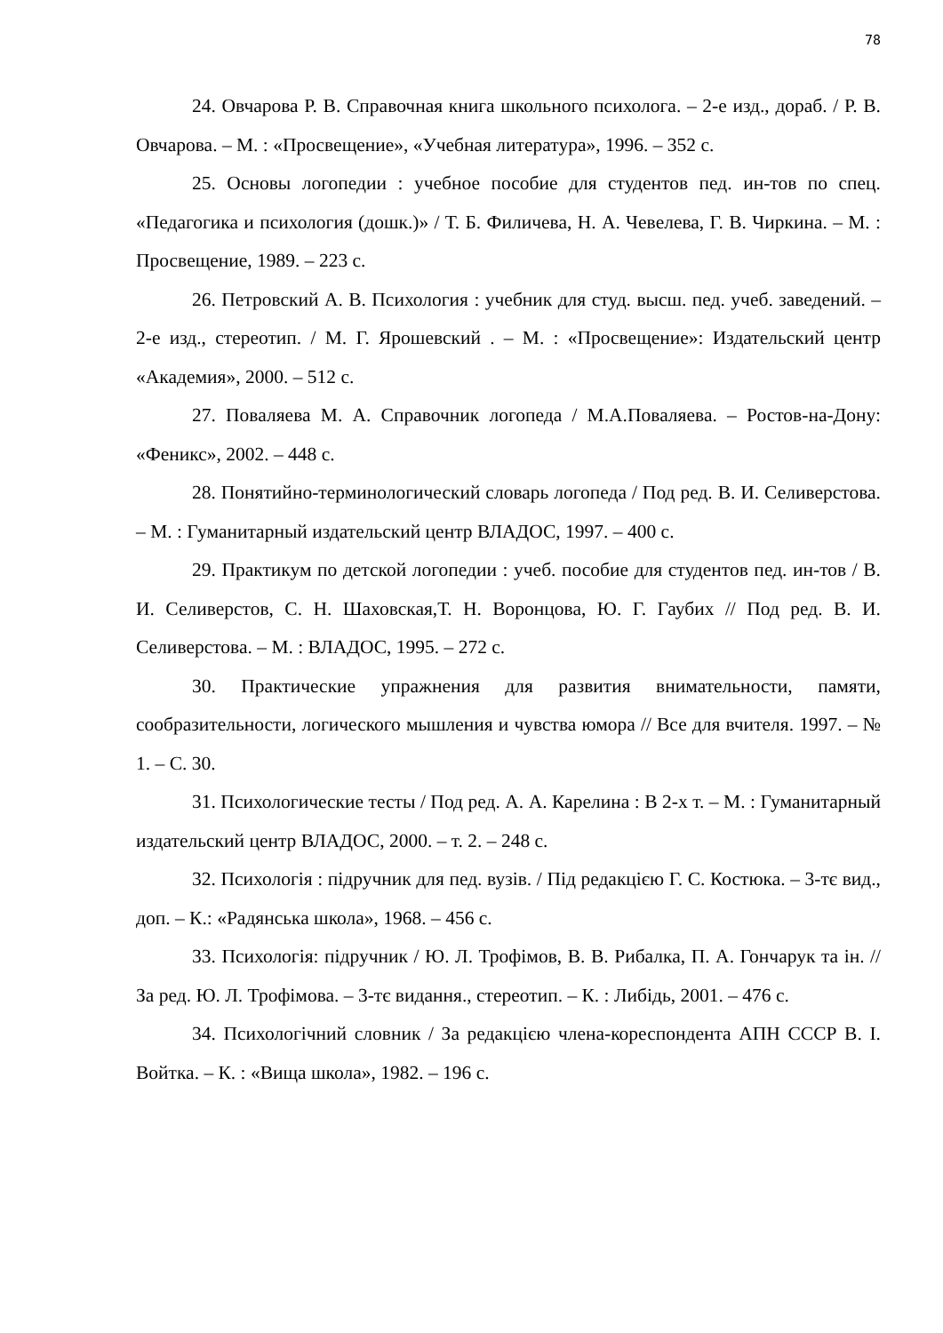78
24. Овчарова Р. В. Справочная книга школьного психолога. – 2-е изд., дораб. / Р. В. Овчарова. – М. : «Просвещение», «Учебная литература», 1996. – 352 с.
25. Основы логопедии : учебное пособие для студентов пед. ин-тов по спец. «Педагогика и психология (дошк.)» / Т. Б. Филичева, Н. А. Чевелева, Г. В. Чиркина. – М. : Просвещение, 1989. – 223 с.
26. Петровский А. В. Психология : учебник для студ. высш. пед. учеб. заведений. – 2-е изд., стереотип. / М. Г. Ярошевский . – М. : «Просвещение»: Издательский центр «Академия», 2000. – 512 с.
27. Поваляева М. А. Справочник логопеда / М.А.Поваляева. – Ростов-на-Дону: «Феникс», 2002. – 448 с.
28. Понятийно-терминологический словарь логопеда / Под ред. В. И. Селиверстова. – М. : Гуманитарный издательский центр ВЛАДОС, 1997. – 400 с.
29. Практикум по детской логопедии : учеб. пособие для студентов пед. ин-тов / В. И. Селиверстов, С. Н. Шаховская,Т. Н. Воронцова, Ю. Г. Гаубих // Под ред. В. И. Селиверстова. – М. : ВЛАДОС, 1995. – 272 с.
30. Практические упражнения для развития внимательности, памяти, сообразительности, логического мышления и чувства юмора // Все для вчителя. 1997. – № 1. – С. 30.
31. Психологические тесты / Под ред. А. А. Карелина : В 2-х т. – М. : Гуманитарный издательский центр ВЛАДОС, 2000. – т. 2. – 248 с.
32. Психологія : підручник для пед. вузів. / Під редакцією Г. С. Костюка. – 3-тє вид., доп. – К.: «Радянська школа», 1968. – 456 с.
33. Психологія: підручник / Ю. Л. Трофімов, В. В. Рибалка, П. А. Гончарук та ін. // За ред. Ю. Л. Трофімова. – 3-тє видання., стереотип. – К. : Либідь, 2001. – 476 с.
34. Психологічний словник / За редакцією члена-кореспондента АПН СССР В. І. Войтка. – К. : «Вища школа», 1982. – 196 с.